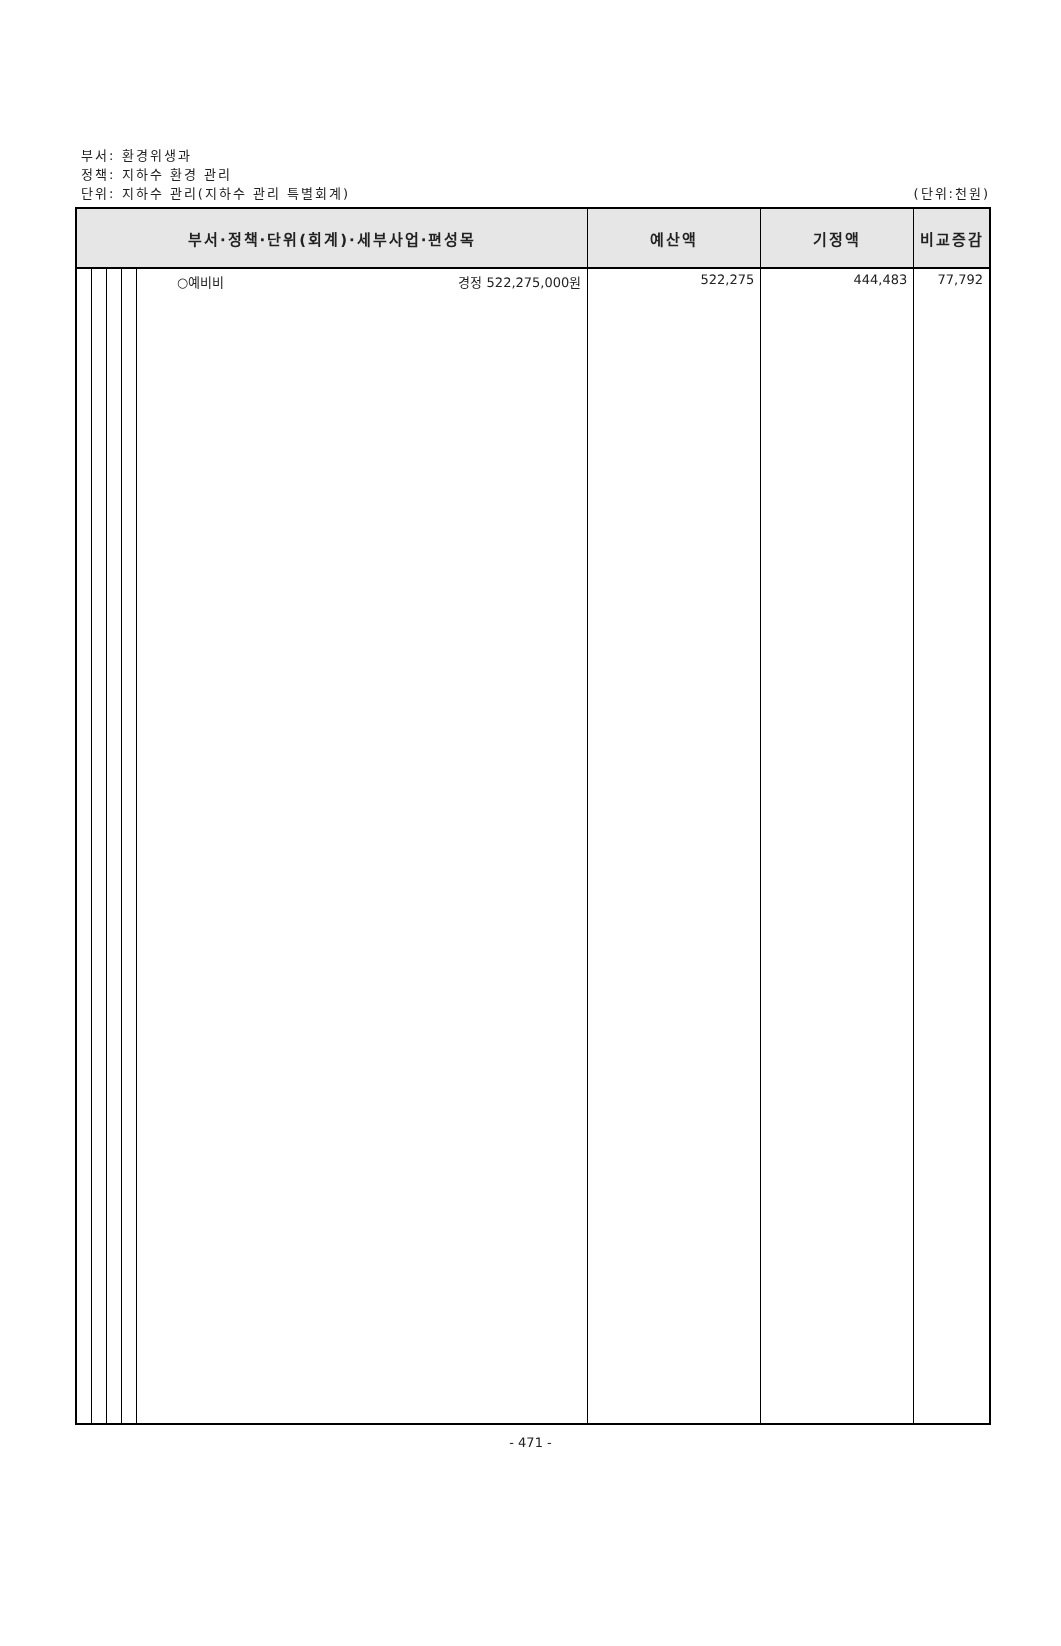부서: 환경위생과
정책: 지하수 환경 관리
단위: 지하수 관리(지하수 관리 특별회계)
(단위:천원)
| 부서·정책·단위(회계)·세부사업·편성목 | | | | | 예산액 | 기정액 | 비교증감 |
| --- | --- | --- | --- | --- | --- | --- | --- |
| | | | | ○예비비 경정 522,275,000원 | 522,275 | 444,483 | 77,792 |
- 471 -